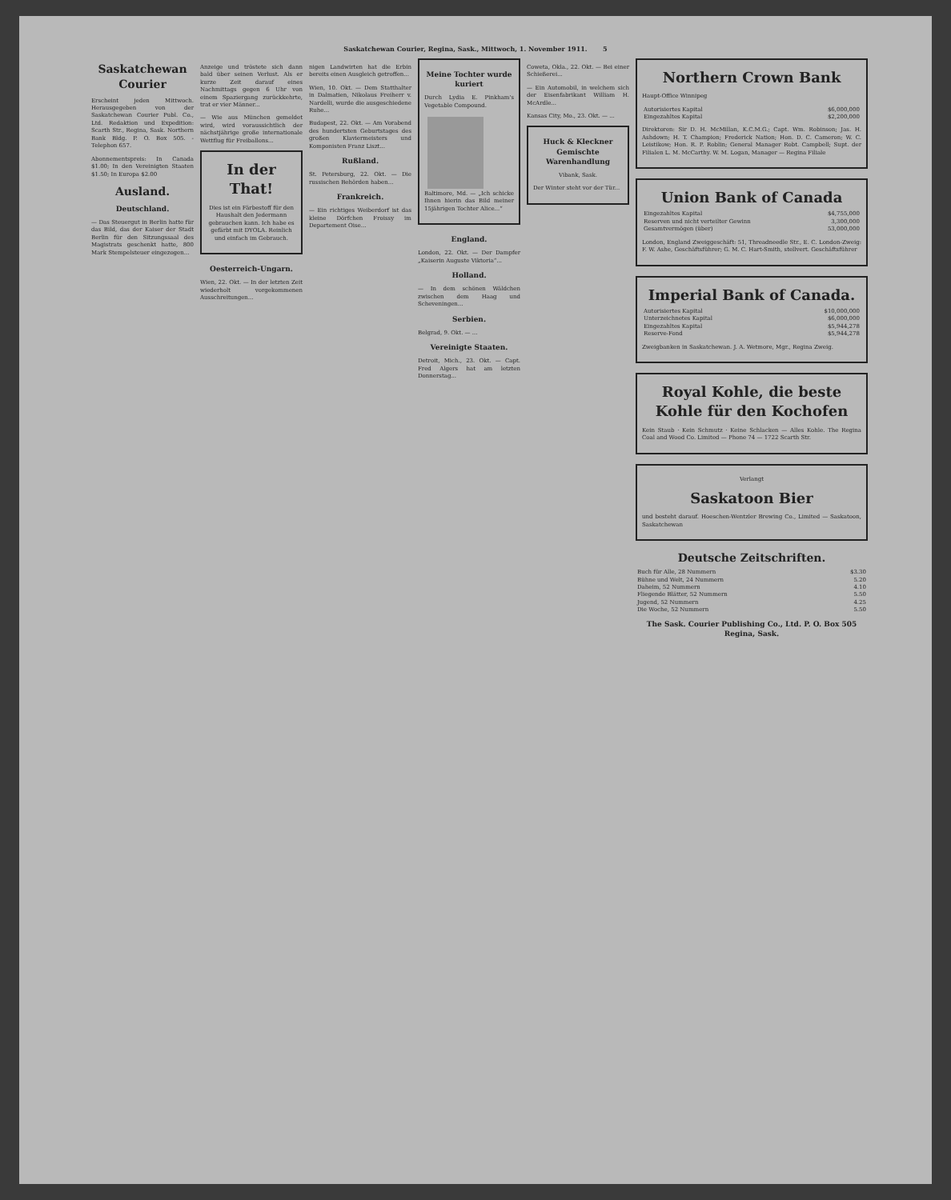Saskatchewan Courier, Regina, Sask., Mittwoch, 1. November 1911. 5
Saskatchewan Courier
Erscheint jeden Mittwoch. Herausgegeben von der Saskatchewan Courier Publ. Co., Ltd. Redaktion und Expedition: Scarth Str., Regina, Sask. Northern Bank Bldg. P. O. Box 505. - Telephon 657.
Abonnementspreis: In Canada $1.00; In den Vereinigten Staaten $1.50; In Europa $2.00
Ausland.
Deutschland.
— Das Steuergut in Berlin hatte für das Bild, das der Kaiser der Stadt Berlin für den Sitzungssaal des Magistrats geschenkt hatte, 800 Mark Stempelsteuer eingezogen...
Anzeige und tröstete sich dann bald über seinen Verlust. Als er kurze Zeit darauf eines Nachmittags gegen 6 Uhr von einem Spaziergang zurückkehrte, trat er vier Männer...
— Wie aus München gemeldet wird, wird voraussichtlich der nächstjährige große internationale Wettflug für Freiballons...
In der That!
Dies ist ein Färbestoff für den Haushalt den Jedermann gebrauchen kann. Ich habe es gefärbt mit DYOLA. Reinlich und einfach im Gebrauch.
Oesterreich-Ungarn.
Wien, 22. Okt. — In der letzten Zeit wiederholt vorgekommenen Ausschreitungen...
nigen Landwirten hat die Erbin bereits einen Ausgleich getroffen...
Wien, 10. Okt. — Dem Statthalter in Dalmatien, Nikolaus Freiherr v. Nardelli, wurde die ausgeschiedene Ruhe...
Budapest, 22. Okt. — Am Vorabend des hundertsten Geburtstages des großen Klaviermeisters und Komponisten Franz Liszt...
Rußland.
St. Petersburg, 22. Okt. — Die russischen Behörden haben...
Frankreich.
— Ein richtiges Weiberdorf ist das kleine Dörfchen Froissy im Departement Oise...
Meine Tochter wurde kuriert
Durch Lydia E. Pinkham's Vegetable Compound.
Baltimore, Md. — „Ich schicke Ihnen hierin das Bild meiner 15jährigen Tochter Alice...“
England.
London, 22. Okt. — Der Dampfer „Kaiserin Auguste Viktoria“...
Holland.
— In dem schönen Wäldchen zwischen dem Haag und Scheveningen...
Serbien.
Belgrad, 9. Okt. — ...
Vereinigte Staaten.
Detroit, Mich., 23. Okt. — Capt. Fred Algers hat am letzten Donnerstag...
Coweta, Okla., 22. Okt. — Bei einer Schießerei...
— Ein Automobil, in welchem sich der Eisenfabrikant William H. McArdle...
Kansas City, Mo., 23. Okt. — ...
Huck & Kleckner Gemischte Warenhandlung
Vibank, Sask.
Der Winter steht vor der Tür...
Northern Crown Bank
Haupt-Office Winnipeg
| Autorisiertes Kapital | $6,000,000 |
| Eingezahltes Kapital | $2,200,000 |
Direktoren: Sir D. H. McMillan, K.C.M.G.; Capt. Wm. Robinson; Jas. H. Ashdown; H. T. Champion; Frederick Nation; Hon. D. C. Cameron; W. C. Leistikow; Hon. R. P. Roblin; General Manager Robt. Campbell; Supt. der Filialen L. M. McCarthy. W. M. Logan, Manager — Regina Filiale
Union Bank of Canada
| Eingezahltes Kapital | $4,755,000 |
| Reserven und nicht verteilter Gewinn | 3,300,000 |
| Gesamtvermögen (über) | 53,000,000 |
London, England Zweiggeschäft: 51, Threadneedle Str., E. C. London-Zweig: F. W. Ashe, Geschäftsführer; G. M. C. Hart-Smith, stellvert. Geschäftsführer
Imperial Bank of Canada.
| Autorisiertes Kapital | $10,000,000 |
| Unterzeichnetes Kapital | $6,000,000 |
| Eingezahltes Kapital | $5,944,278 |
| Reserve-Fond | $5,944,278 |
Zweigbanken in Saskatchewan. J. A. Wetmore, Mgr., Regina Zweig.
Royal Kohle, die beste Kohle für den Kochofen
Kein Staub · Kein Schmutz · Keine Schlacken — Alles Kohle. The Regina Coal and Wood Co. Limited — Phone 74 — 1722 Scarth Str.
Verlangt
Saskatoon Bier
und besteht darauf. Hoeschen-Wentzler Brewing Co., Limited — Saskatoon, Saskatchewan
Deutsche Zeitschriften.
| Buch für Alle, 28 Nummern | $3.30 |
| Bühne und Welt, 24 Nummern | 5.20 |
| Daheim, 52 Nummern | 4.10 |
| Fliegende Blätter, 52 Nummern | 5.50 |
| Jugend, 52 Nummern | 4.25 |
| Die Woche, 52 Nummern | 5.50 |
The Sask. Courier Publishing Co., Ltd. P. O. Box 505 Regina, Sask.